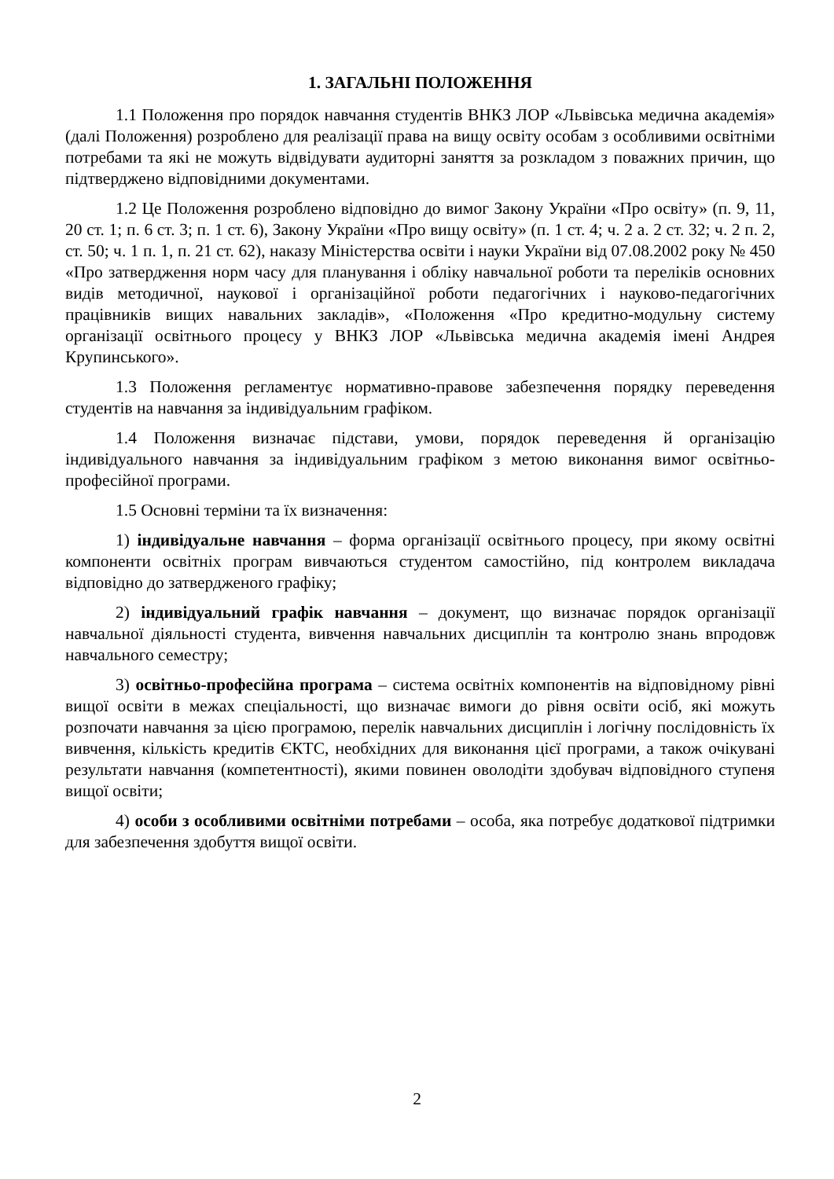1. ЗАГАЛЬНІ ПОЛОЖЕННЯ
1.1 Положення про порядок навчання студентів ВНКЗ ЛОР «Львівська медична академія» (далі Положення) розроблено для реалізації права на вищу освіту особам з особливими освітніми потребами та які не можуть відвідувати аудиторні заняття за розкладом з поважних причин, що підтверджено відповідними документами.
1.2 Це Положення розроблено відповідно до вимог Закону України «Про освіту» (п. 9, 11, 20 ст. 1; п. 6 ст. 3; п. 1 ст. 6), Закону України «Про вищу освіту» (п. 1 ст. 4; ч. 2 а. 2 ст. 32; ч. 2 п. 2, ст. 50; ч. 1 п. 1, п. 21 ст. 62), наказу Міністерства освіти і науки України від 07.08.2002 року № 450 «Про затвердження норм часу для планування і обліку навчальної роботи та переліків основних видів методичної, наукової і організаційної роботи педагогічних і науково-педагогічних працівників вищих навальних закладів», «Положення «Про кредитно-модульну систему організації освітнього процесу у ВНКЗ ЛОР «Львівська медична академія імені Андрея Крупинського».
1.3 Положення регламентує нормативно-правове забезпечення порядку переведення студентів на навчання за індивідуальним графіком.
1.4 Положення визначає підстави, умови, порядок переведення й організацію індивідуального навчання за індивідуальним графіком з метою виконання вимог освітньо-професійної програми.
1.5 Основні терміни та їх визначення:
1) індивідуальне навчання – форма організації освітнього процесу, при якому освітні компоненти освітніх програм вивчаються студентом самостійно, під контролем викладача відповідно до затвердженого графіку;
2) індивідуальний графік навчання – документ, що визначає порядок організації навчальної діяльності студента, вивчення навчальних дисциплін та контролю знань впродовж навчального семестру;
3) освітньо-професійна програма – система освітніх компонентів на відповідному рівні вищої освіти в межах спеціальності, що визначає вимоги до рівня освіти осіб, які можуть розпочати навчання за цією програмою, перелік навчальних дисциплін і логічну послідовність їх вивчення, кількість кредитів ЄКТС, необхідних для виконання цієї програми, а також очікувані результати навчання (компетентності), якими повинен оволодіти здобувач відповідного ступеня вищої освіти;
4) особи з особливими освітніми потребами – особа, яка потребує додаткової підтримки для забезпечення здобуття вищої освіти.
2